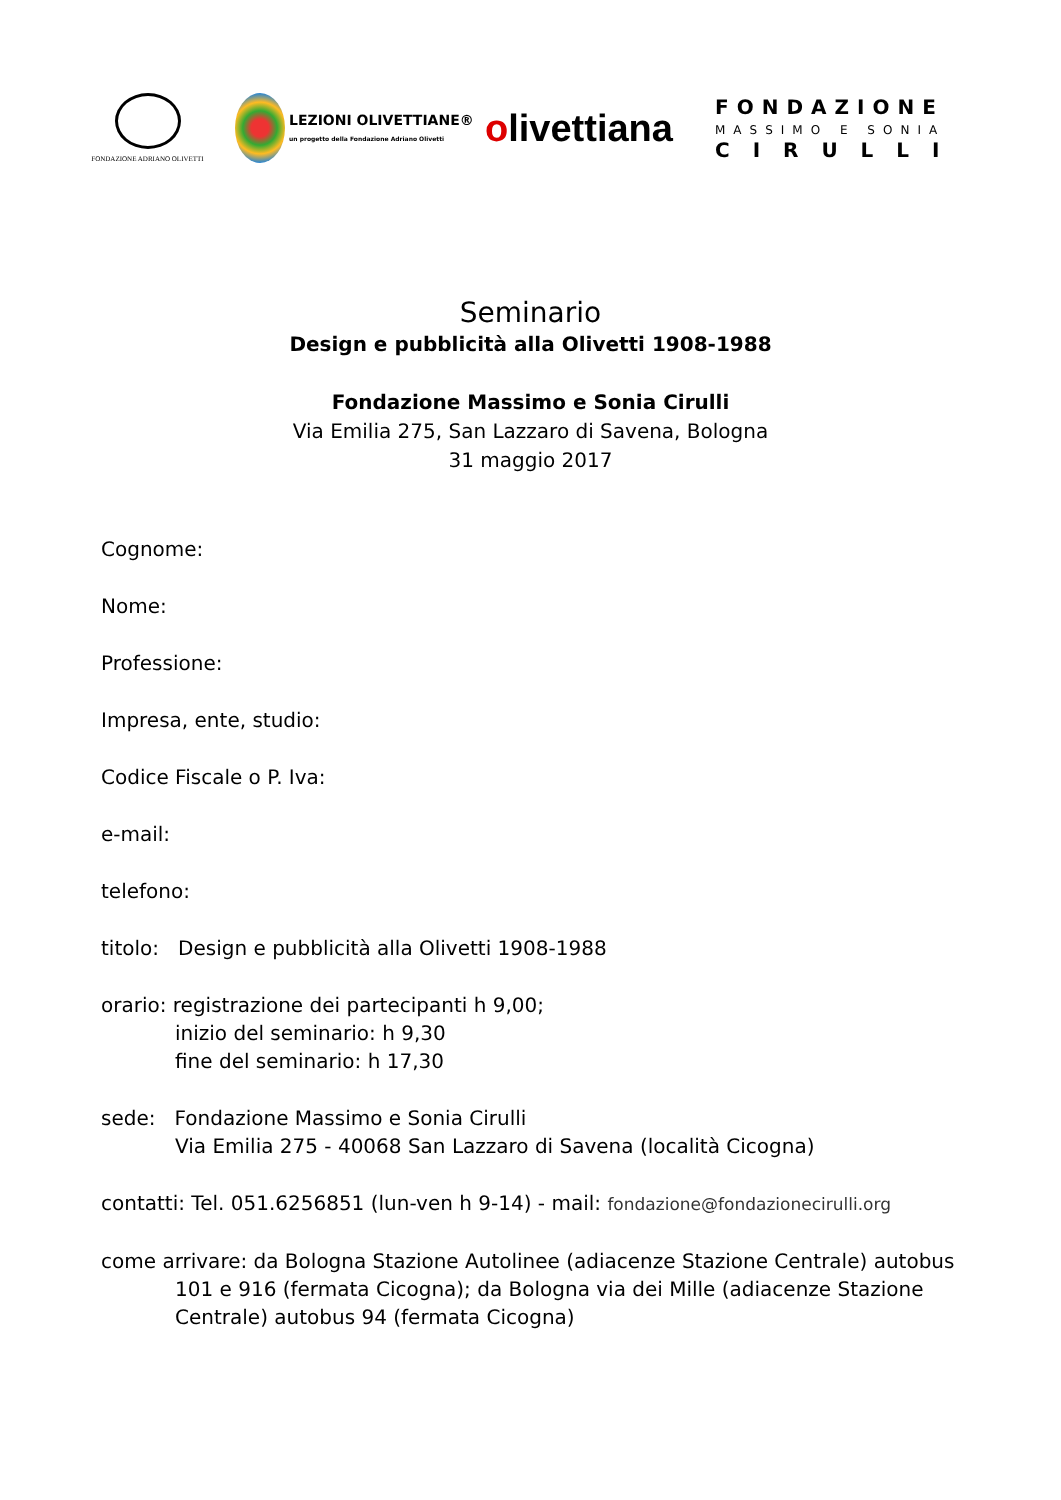FONDAZIONE ADRIANO OLIVETTI
LEZIONI OLIVETTIANE®
un progetto della Fondazione Adriano Olivetti
olivettiana
FONDAZIONE
MASSIMO E SONIA
C I R U L L I
Seminario
Design e pubblicità alla Olivetti 1908-1988
Fondazione Massimo e Sonia Cirulli
Via Emilia 275, San Lazzaro di Savena, Bologna
31 maggio 2017
Cognome:
Nome:
Professione:
Impresa, ente, studio:
Codice Fiscale o P. Iva:
e-mail:
telefono:
titolo: Design e pubblicità alla Olivetti 1908-1988
orario: registrazione dei partecipanti h 9,00;
inizio del seminario: h 9,30
fine del seminario: h 17,30
sede: Fondazione Massimo e Sonia Cirulli
Via Emilia 275 - 40068 San Lazzaro di Savena (località Cicogna)
contatti: Tel. 051.6256851 (lun-ven h 9-14) - mail: fondazione@fondazionecirulli.org
come arrivare: da Bologna Stazione Autolinee (adiacenze Stazione Centrale) autobus
101 e 916 (fermata Cicogna); da Bologna via dei Mille (adiacenze Stazione
Centrale) autobus 94 (fermata Cicogna)